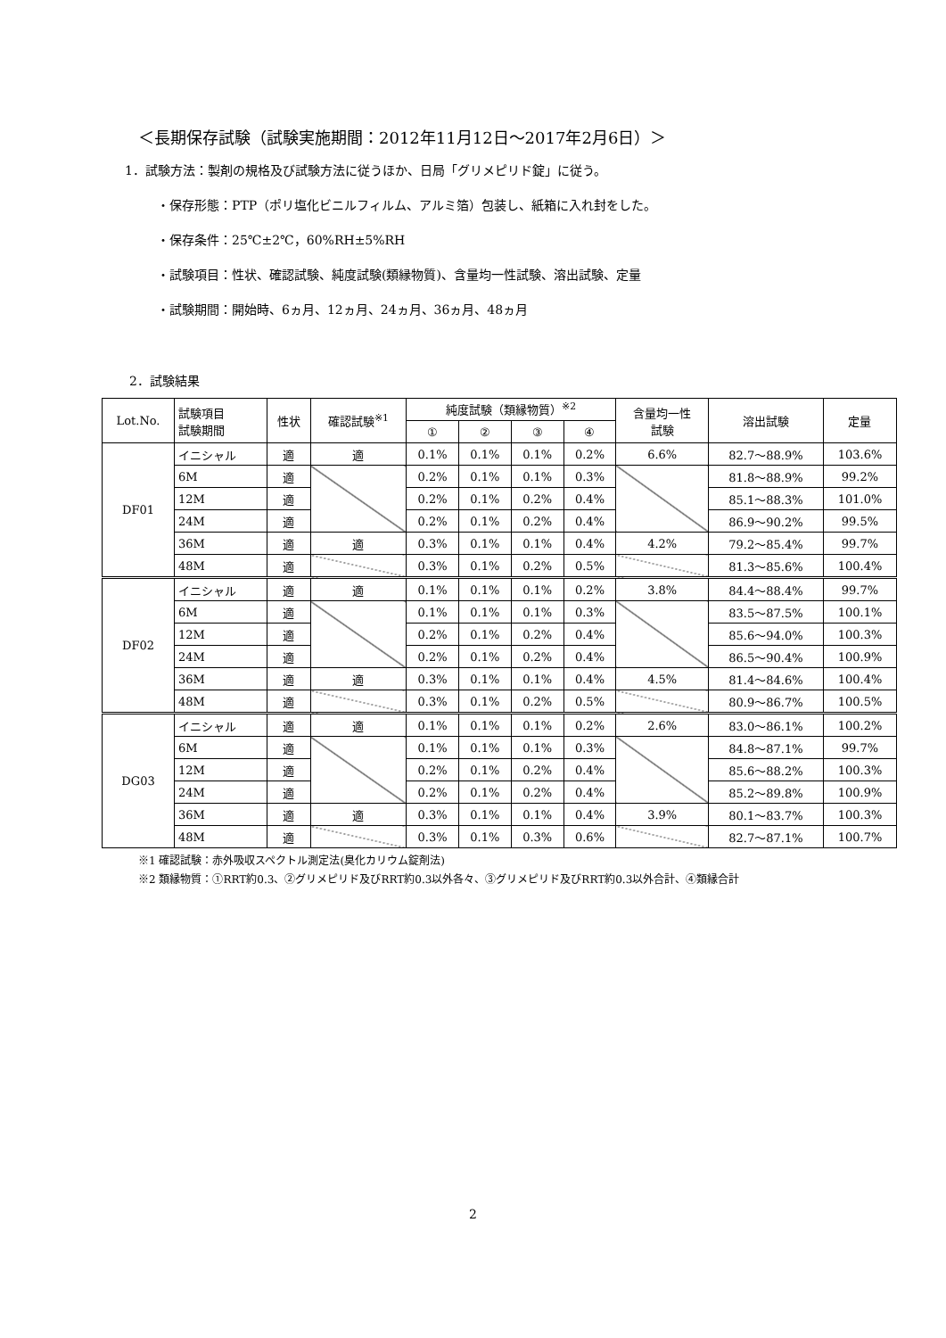＜長期保存試験（試験実施期間：2012年11月12日～2017年2月6日）＞
1．試験方法：製剤の規格及び試験方法に従うほか、日局「グリメピリド錠」に従う。
・保存形態：PTP（ポリ塩化ビニルフィルム、アルミ箔）包装し、紙箱に入れ封をした。
・保存条件：25℃±2℃，60%RH±5%RH
・試験項目：性状、確認試験、純度試験(類縁物質)、含量均一性試験、溶出試験、定量
・試験期間：開始時、6ヵ月、12ヵ月、24ヵ月、36ヵ月、48ヵ月
2．試験結果
| Lot.No. | 試験項目 試験期間 | 性状 | 確認試験<sup>※1</sup> | 純度試験（類縁物質）<sup>※2</sup> | | | | 含量均一性 試験 | 溶出試験 | 定量 |
| --- | --- | --- | --- | --- | --- | --- | --- | --- | --- | --- |
| | | | | ① | ② | ③ | ④ | | | |
| DF01 | イニシャル | 適 | 適 | 0.1% | 0.1% | 0.1% | 0.2% | 6.6% | 82.7～88.9% | 103.6% |
| | 6M | 適 | | 0.2% | 0.1% | 0.1% | 0.3% | | 81.8～88.9% | 99.2% |
| | 12M | 適 | | 0.2% | 0.1% | 0.2% | 0.4% | | 85.1～88.3% | 101.0% |
| | 24M | 適 | | 0.2% | 0.1% | 0.2% | 0.4% | | 86.9～90.2% | 99.5% |
| | 36M | 適 | 適 | 0.3% | 0.1% | 0.1% | 0.4% | 4.2% | 79.2～85.4% | 99.7% |
| | 48M | 適 | | 0.3% | 0.1% | 0.2% | 0.5% | | 81.3～85.6% | 100.4% |
| DF02 | イニシャル | 適 | 適 | 0.1% | 0.1% | 0.1% | 0.2% | 3.8% | 84.4～88.4% | 99.7% |
| | 6M | 適 | | 0.1% | 0.1% | 0.1% | 0.3% | | 83.5～87.5% | 100.1% |
| | 12M | 適 | | 0.2% | 0.1% | 0.2% | 0.4% | | 85.6～94.0% | 100.3% |
| | 24M | 適 | | 0.2% | 0.1% | 0.2% | 0.4% | | 86.5～90.4% | 100.9% |
| | 36M | 適 | 適 | 0.3% | 0.1% | 0.1% | 0.4% | 4.5% | 81.4～84.6% | 100.4% |
| | 48M | 適 | | 0.3% | 0.1% | 0.2% | 0.5% | | 80.9～86.7% | 100.5% |
| DG03 | イニシャル | 適 | 適 | 0.1% | 0.1% | 0.1% | 0.2% | 2.6% | 83.0～86.1% | 100.2% |
| | 6M | 適 | | 0.1% | 0.1% | 0.1% | 0.3% | | 84.8～87.1% | 99.7% |
| | 12M | 適 | | 0.2% | 0.1% | 0.2% | 0.4% | | 85.6～88.2% | 100.3% |
| | 24M | 適 | | 0.2% | 0.1% | 0.2% | 0.4% | | 85.2～89.8% | 100.9% |
| | 36M | 適 | 適 | 0.3% | 0.1% | 0.1% | 0.4% | 3.9% | 80.1～83.7% | 100.3% |
| | 48M | 適 | | 0.3% | 0.1% | 0.3% | 0.6% | | 82.7～87.1% | 100.7% |
※1 確認試験：赤外吸収スペクトル測定法(臭化カリウム錠剤法)
※2 類縁物質：①RRT約0.3、②グリメピリド及びRRT約0.3以外各々、③グリメピリド及びRRT約0.3以外合計、④類縁合計
2